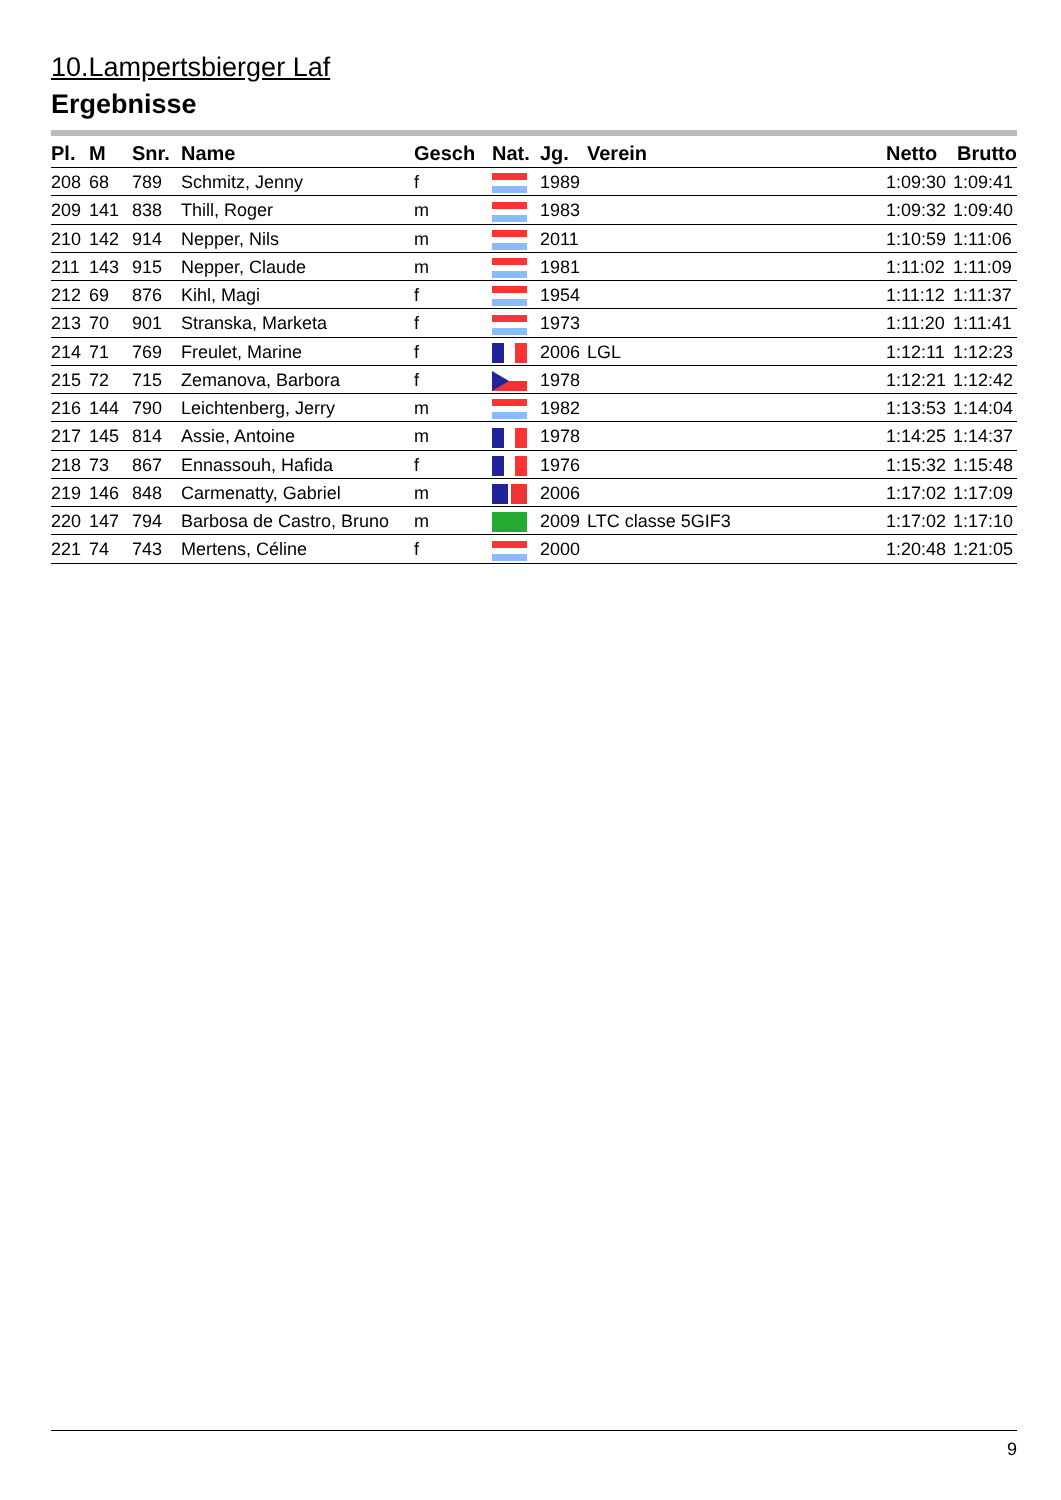10.Lampertsbierger Laf
Ergebnisse
| Pl. | M | Snr. | Name | Gesch | Nat. | Jg. | Verein | Netto | Brutto |
| --- | --- | --- | --- | --- | --- | --- | --- | --- | --- |
| 208 | 68 | 789 | Schmitz, Jenny | f | | 1989 | | 1:09:30 | 1:09:41 |
| 209 | 141 | 838 | Thill, Roger | m | | 1983 | | 1:09:32 | 1:09:40 |
| 210 | 142 | 914 | Nepper, Nils | m | | 2011 | | 1:10:59 | 1:11:06 |
| 211 | 143 | 915 | Nepper, Claude | m | | 1981 | | 1:11:02 | 1:11:09 |
| 212 | 69 | 876 | Kihl, Magi | f | | 1954 | | 1:11:12 | 1:11:37 |
| 213 | 70 | 901 | Stranska, Marketa | f | | 1973 | | 1:11:20 | 1:11:41 |
| 214 | 71 | 769 | Freulet, Marine | f | | 2006 | LGL | 1:12:11 | 1:12:23 |
| 215 | 72 | 715 | Zemanova, Barbora | f | | 1978 | | 1:12:21 | 1:12:42 |
| 216 | 144 | 790 | Leichtenberg, Jerry | m | | 1982 | | 1:13:53 | 1:14:04 |
| 217 | 145 | 814 | Assie, Antoine | m | | 1978 | | 1:14:25 | 1:14:37 |
| 218 | 73 | 867 | Ennassouh, Hafida | f | | 1976 | | 1:15:32 | 1:15:48 |
| 219 | 146 | 848 | Carmenatty, Gabriel | m | | 2006 | | 1:17:02 | 1:17:09 |
| 220 | 147 | 794 | Barbosa de Castro, Bruno | m | | 2009 | LTC classe 5GIF3 | 1:17:02 | 1:17:10 |
| 221 | 74 | 743 | Mertens, Céline | f | | 2000 | | 1:20:48 | 1:21:05 |
9